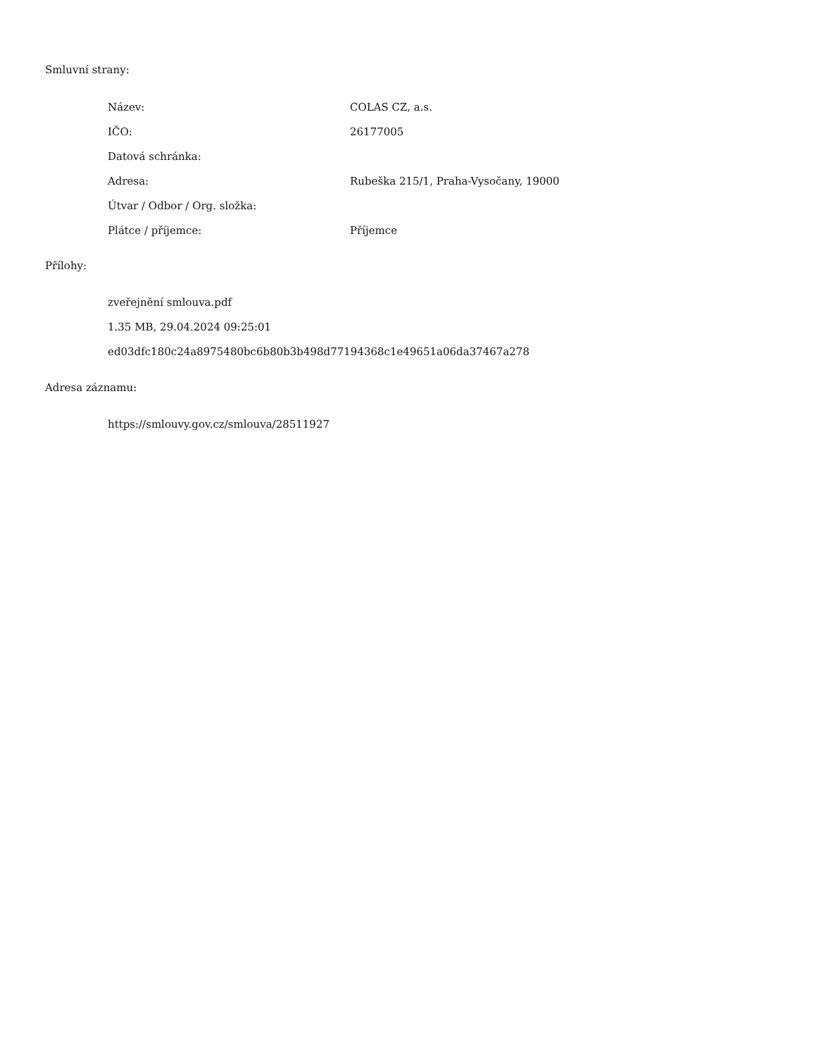Smluvní strany:
| Název: | COLAS CZ, a.s. |
| IČO: | 26177005 |
| Datová schránka: | |
| Adresa: | Rubeška 215/1, Praha-Vysočany, 19000 |
| Útvar / Odbor / Org. složka: | |
| Plátce / příjemce: | Příjemce |
Přílohy:
zveřejnění smlouva.pdf
1.35 MB, 29.04.2024 09:25:01
ed03dfc180c24a8975480bc6b80b3b498d77194368c1e49651a06da37467a278
Adresa záznamu:
https://smlouvy.gov.cz/smlouva/28511927